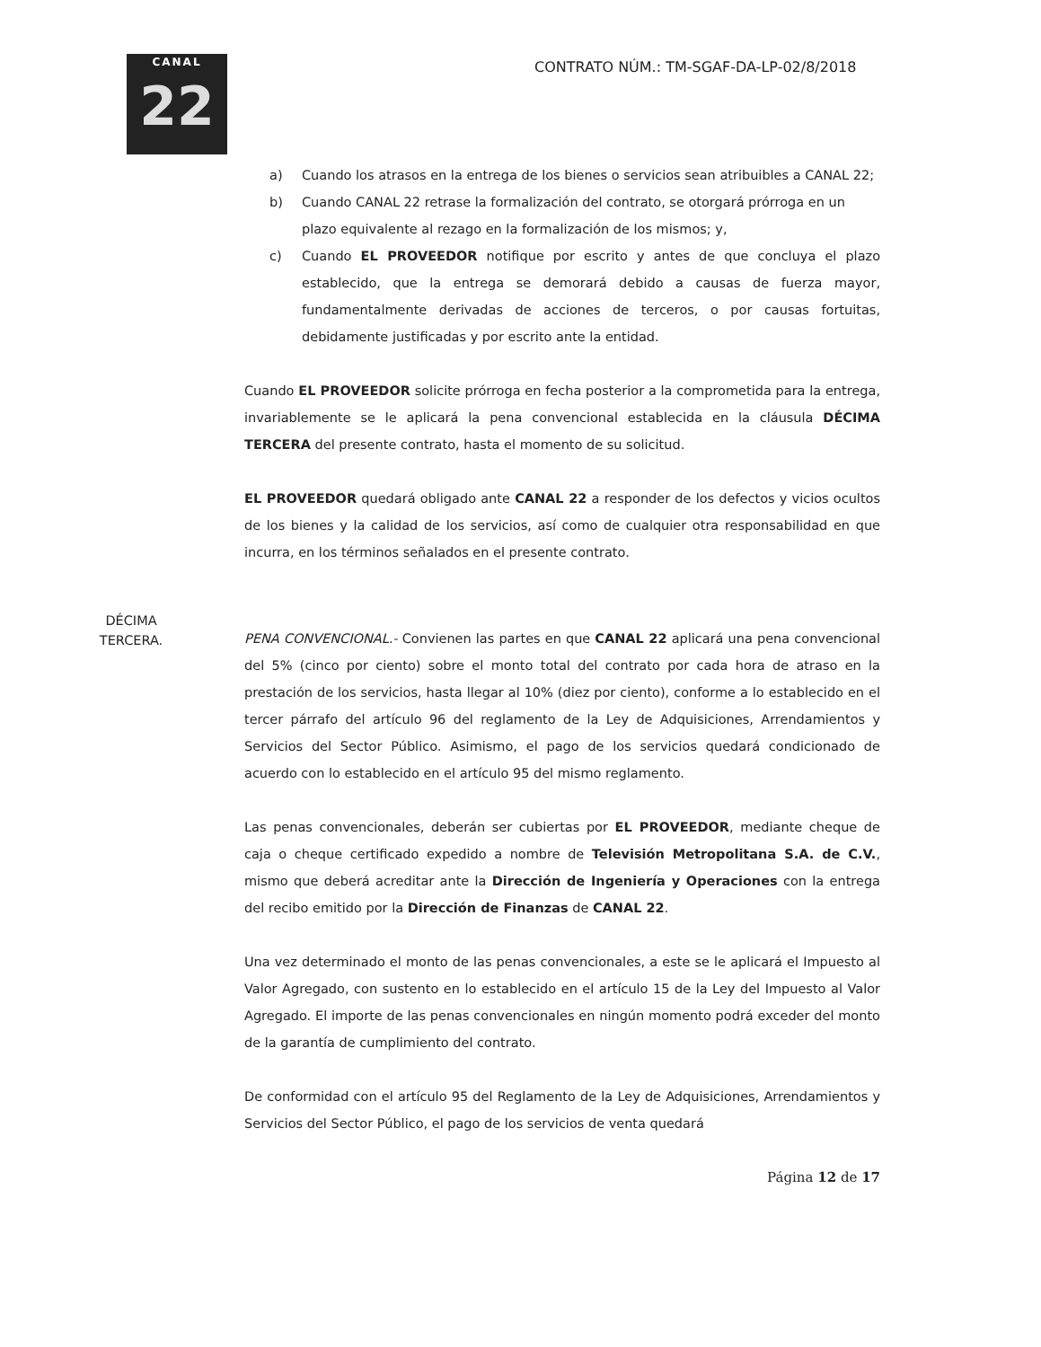CANAL
22
CONTRATO NÚM.: TM-SGAF-DA-LP-02/8/2018
a) Cuando los atrasos en la entrega de los bienes o servicios sean atribuibles a CANAL 22;
b) Cuando CANAL 22 retrase la formalización del contrato, se otorgará prórroga en un plazo equivalente al rezago en la formalización de los mismos; y,
c) Cuando EL PROVEEDOR notifique por escrito y antes de que concluya el plazo establecido, que la entrega se demorará debido a causas de fuerza mayor, fundamentalmente derivadas de acciones de terceros, o por causas fortuitas, debidamente justificadas y por escrito ante la entidad.
Cuando EL PROVEEDOR solicite prórroga en fecha posterior a la comprometida para la entrega, invariablemente se le aplicará la pena convencional establecida en la cláusula DÉCIMA TERCERA del presente contrato, hasta el momento de su solicitud.
EL PROVEEDOR quedará obligado ante CANAL 22 a responder de los defectos y vicios ocultos de los bienes y la calidad de los servicios, así como de cualquier otra responsabilidad en que incurra, en los términos señalados en el presente contrato.
DÉCIMA
TERCERA.
PENA CONVENCIONAL.- Convienen las partes en que CANAL 22 aplicará una pena convencional del 5% (cinco por ciento) sobre el monto total del contrato por cada hora de atraso en la prestación de los servicios, hasta llegar al 10% (diez por ciento), conforme a lo establecido en el tercer párrafo del artículo 96 del reglamento de la Ley de Adquisiciones, Arrendamientos y Servicios del Sector Público. Asimismo, el pago de los servicios quedará condicionado de acuerdo con lo establecido en el artículo 95 del mismo reglamento.
Las penas convencionales, deberán ser cubiertas por EL PROVEEDOR, mediante cheque de caja o cheque certificado expedido a nombre de Televisión Metropolitana S.A. de C.V., mismo que deberá acreditar ante la Dirección de Ingeniería y Operaciones con la entrega del recibo emitido por la Dirección de Finanzas de CANAL 22.
Una vez determinado el monto de las penas convencionales, a este se le aplicará el Impuesto al Valor Agregado, con sustento en lo establecido en el artículo 15 de la Ley del Impuesto al Valor Agregado. El importe de las penas convencionales en ningún momento podrá exceder del monto de la garantía de cumplimiento del contrato.
De conformidad con el artículo 95 del Reglamento de la Ley de Adquisiciones, Arrendamientos y Servicios del Sector Público, el pago de los servicios de venta quedará
Página 12 de 17